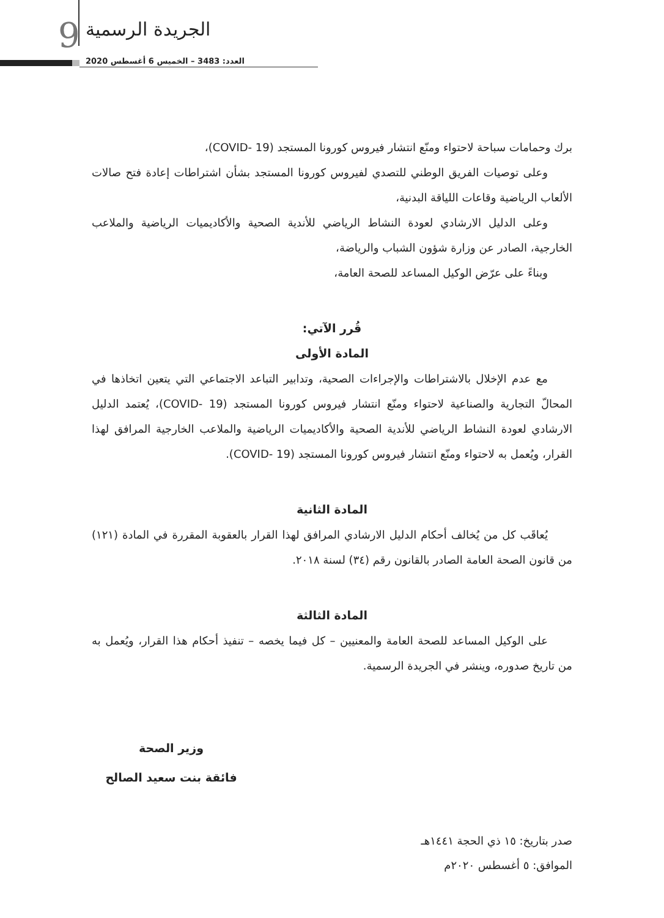9 الجريدة الرسمية
العدد: 3483 – الخميس 6 أغسطس 2020
برك وحمامات سباحة لاحتواء ومنّع انتشار فيروس كورونا المستجد (COVID- 19)،
وعلى توصيات الفريق الوطني للتصدي لفيروس كورونا المستجد بشأن اشتراطات إعادة فتح صالات الألعاب الرياضية وقاعات اللياقة البدنية،
وعلى الدليل الارشادي لعودة النشاط الرياضي للأندية الصحية والأكاديميات الرياضية والملاعب الخارجية، الصادر عن وزارة شؤون الشباب والرياضة،
وبناءً على عرّض الوكيل المساعد للصحة العامة،
قُرر الآتي:
المادة الأولى
مع عدم الإخلال بالاشتراطات والإجراءات الصحية، وتدابير التباعد الاجتماعي التي يتعين اتخاذها في المحالّ التجارية والصناعية لاحتواء ومنّع انتشار فيروس كورونا المستجد (COVID- 19)، يُعتمد الدليل الارشادي لعودة النشاط الرياضي للأندية الصحية والأكاديميات الرياضية والملاعب الخارجية المرافق لهذا القرار، ويُعمل به لاحتواء ومنّع انتشار فيروس كورونا المستجد (COVID- 19).
المادة الثانية
يُعاقَب كل من يُخالف أحكام الدليل الارشادي المرافق لهذا القرار بالعقوبة المقررة في المادة (١٢١) من قانون الصحة العامة الصادر بالقانون رقم (٣٤) لسنة ٢٠١٨.
المادة الثالثة
على الوكيل المساعد للصحة العامة والمعنيين – كل فيما يخصه – تنفيذ أحكام هذا القرار، ويُعمل به من تاريخ صدوره، وينشر في الجريدة الرسمية.
وزير الصحة
فائقة بنت سعيد الصالح
صدر بتاريخ: ١٥ ذي الحجة ١٤٤١هـ
الموافق: ٥ أغسطس ٢٠٢٠م